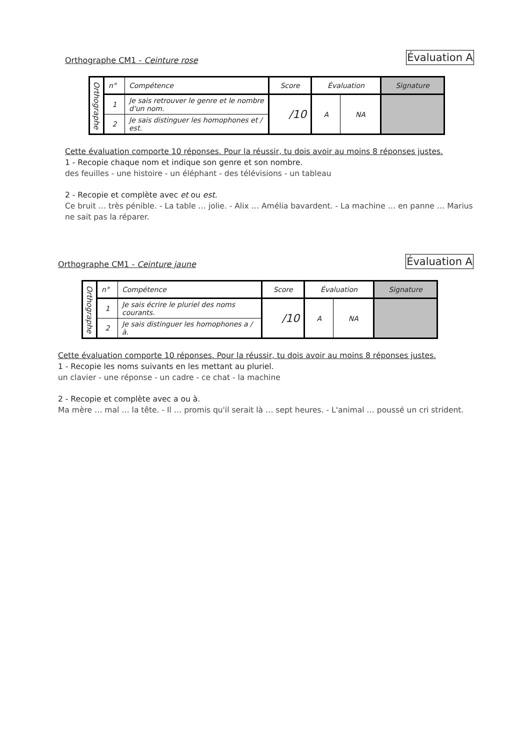Orthographe CM1 - Ceinture rose Évaluation A
| Orthographe | n° | Compétence | Score | Évaluation | | Signature |
| | 1 | Je sais retrouver le genre et le nombre d'un nom. | /10 | A | NA | |
| | 2 | Je sais distinguer les homophones et / est. | | | | |
Cette évaluation comporte 10 réponses. Pour la réussir, tu dois avoir au moins 8 réponses justes.
1 - Recopie chaque nom et indique son genre et son nombre.
des feuilles - une histoire - un éléphant - des télévisions - un tableau
2 - Recopie et complète avec et ou est.
Ce bruit … très pénible. - La table … jolie. - Alix … Amélia bavardent. - La machine … en panne … Marius ne sait pas la réparer.
Orthographe CM1 - Ceinture jaune Évaluation A
| Orthographe | n° | Compétence | Score | Évaluation | | Signature |
| | 1 | Je sais écrire le pluriel des noms courants. | /10 | A | NA | |
| | 2 | Je sais distinguer les homophones a / à. | | | | |
Cette évaluation comporte 10 réponses. Pour la réussir, tu dois avoir au moins 8 réponses justes.
1 - Recopie les noms suivants en les mettant au pluriel.
un clavier - une réponse - un cadre - ce chat - la machine
2 - Recopie et complète avec a ou à.
Ma mère … mal … la tête. - Il … promis qu'il serait là … sept heures. - L'animal … poussé un cri strident.